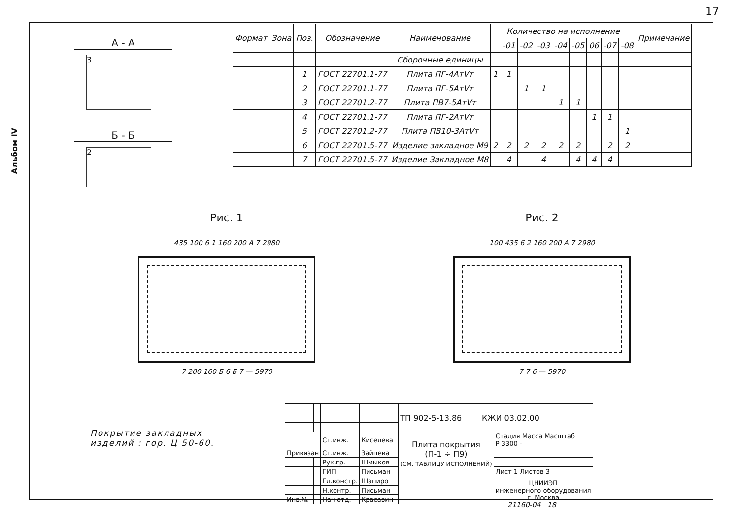17
Альбом IV
| Формат | Зона | Поз. | Обозначение | Наименование | Количество на исполнение | | | | | | | | | Примечание |
| --- | --- | --- | --- | --- | --- | --- | --- | --- | --- | --- | --- | --- | --- | --- |
| | | | | | | -01 | -02 | -03 | -04 | -05 | 06 | -07 | -08 | |
| | | | | Сборочные единицы | | | | | | | | | | |
| | | 1 | ГОСТ 22701.1-77 | Плита ПГ-4АтVт | 1 | 1 | | | | | | | | |
| | | 2 | ГОСТ 22701.1-77 | Плита ПГ-5АтVт | | | 1 | 1 | | | | | | |
| | | 3 | ГОСТ 22701.2-77 | Плита ПВ7-5АтVт | | | | | 1 | 1 | | | | |
| | | 4 | ГОСТ 22701.1-77 | Плита ПГ-2АтVт | | | | | | | 1 | 1 | | |
| | | 5 | ГОСТ 22701.2-77 | Плита ПВ10-3АтVт | | | | | | | | | 1 | |
| | | 6 | ГОСТ 22701.5-77 | Изделие закладное М9 | 2 | 2 | 2 | 2 | 2 | 2 | | 2 | 2 | |
| | | 7 | ГОСТ 22701.5-77 | Изделие Закладное М8 | | 4 | | 4 | | 4 | 4 | 4 | | |
А - А
3
Б - Б
2
Рис. 1
435 100 6 1 160 200 А 7 2980
7 200 160 Б 6 Б 7 — 5970
Рис. 2
100 435 6 2 160 200 А 7 2980
7 7 6 — 5970
Покрытие закладных
изделий : гор. Ц 50-60.
| | | | | | | | ТП 902-5-13.86 КЖИ 03.02.00 | |
| | | | | Ст.инж. | Киселева | | Плита покрытия (П-1 ÷ П9) (СМ. ТАБЛИЦУ ИСПОЛНЕНИЙ) | Стадия Масса Масштаб Р 3300 - |
| Привязан | | | | Ст.инж. | Зайцева | | | |
| | | | | Рук.гр. | Шмыков | | | |
| | | | | ГИП | Письман | | | Лист 1 Листов 3 |
| | | | | Гл.констр. | Шапиро | | | ЦНИИЭП инженерного оборудования г. Москва |
| | | | | Н.контр. | Письман | | | |
| Инв.№ | | | | Нач.отд. | Красавин | | | |
21160-04 18